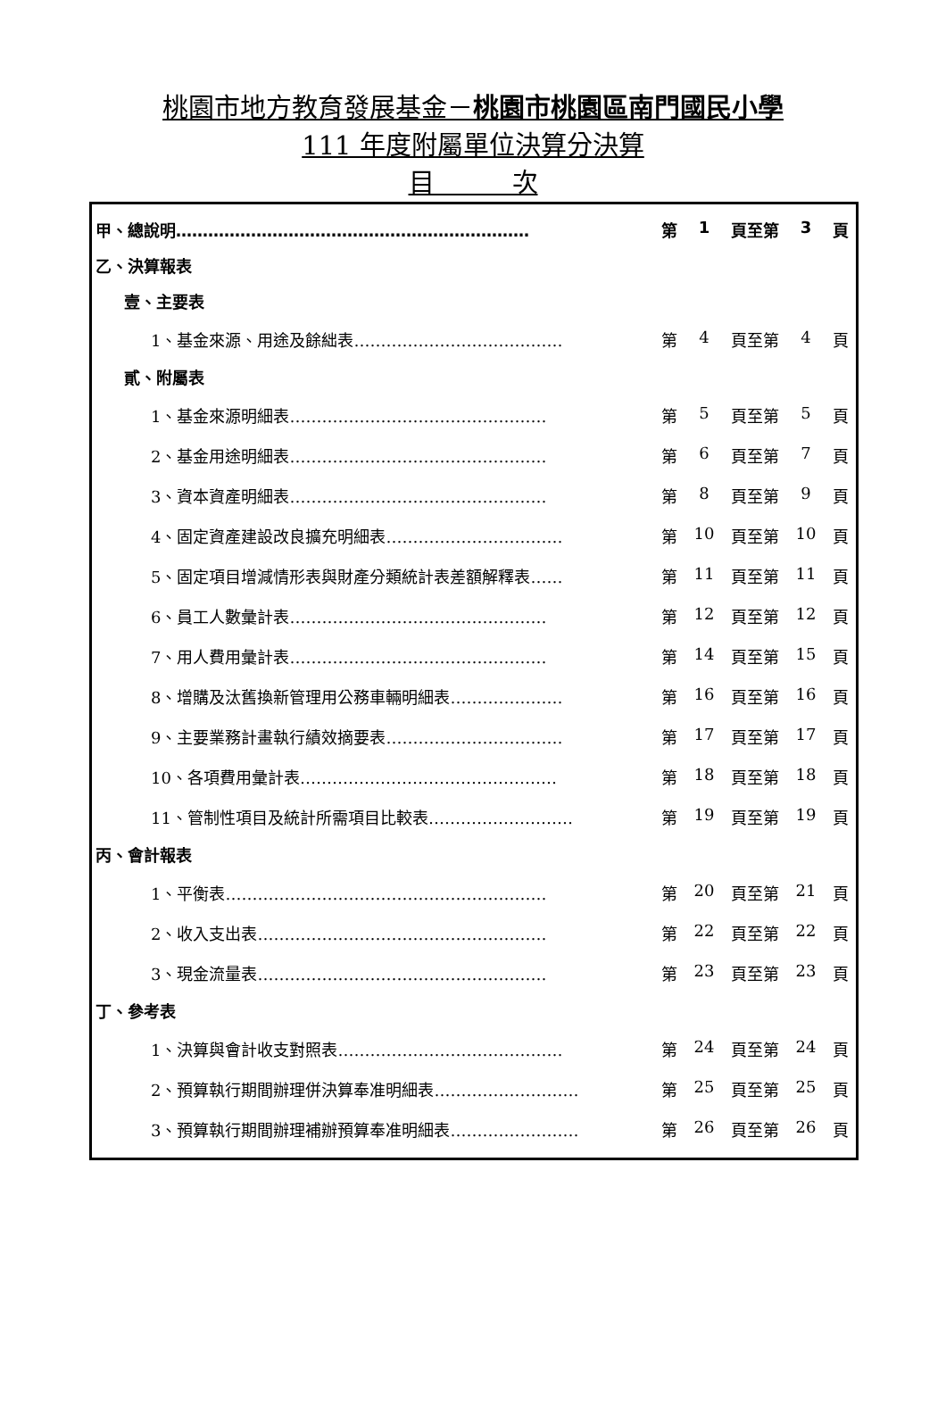桃園市地方教育發展基金－桃園市桃園區南門國民小學
111 年度附屬單位決算分決算
目　　　次
甲、總說明………………………………………………………… 第 1 頁至第 3 頁
乙、決算報表
壹、主要表
1、基金來源、用途及餘絀表………………………………… 第 4 頁至第 4 頁
貳、附屬表
1、基金來源明細表………………………………………… 第 5 頁至第 5 頁
2、基金用途明細表………………………………………… 第 6 頁至第 7 頁
3、資本資產明細表………………………………………… 第 8 頁至第 9 頁
4、固定資產建設改良擴充明細表…………………………… 第 10 頁至第 10 頁
5、固定項目增減情形表與財產分類統計表差額解釋表…… 第 11 頁至第 11 頁
6、員工人數彙計表………………………………………… 第 12 頁至第 12 頁
7、用人費用彙計表………………………………………… 第 14 頁至第 15 頁
8、增購及汰舊換新管理用公務車輛明細表………………… 第 16 頁至第 16 頁
9、主要業務計畫執行績效摘要表…………………………… 第 17 頁至第 17 頁
10、各項費用彙計表………………………………………… 第 18 頁至第 18 頁
11、管制性項目及統計所需項目比較表……………………… 第 19 頁至第 19 頁
丙、會計報表
1、平衡表…………………………………………………… 第 20 頁至第 21 頁
2、收入支出表……………………………………………… 第 22 頁至第 22 頁
3、現金流量表……………………………………………… 第 23 頁至第 23 頁
丁、參考表
1、決算與會計收支對照表…………………………………… 第 24 頁至第 24 頁
2、預算執行期間辦理併決算奉准明細表……………………… 第 25 頁至第 25 頁
3、預算執行期間辦理補辦預算奉准明細表…………………… 第 26 頁至第 26 頁